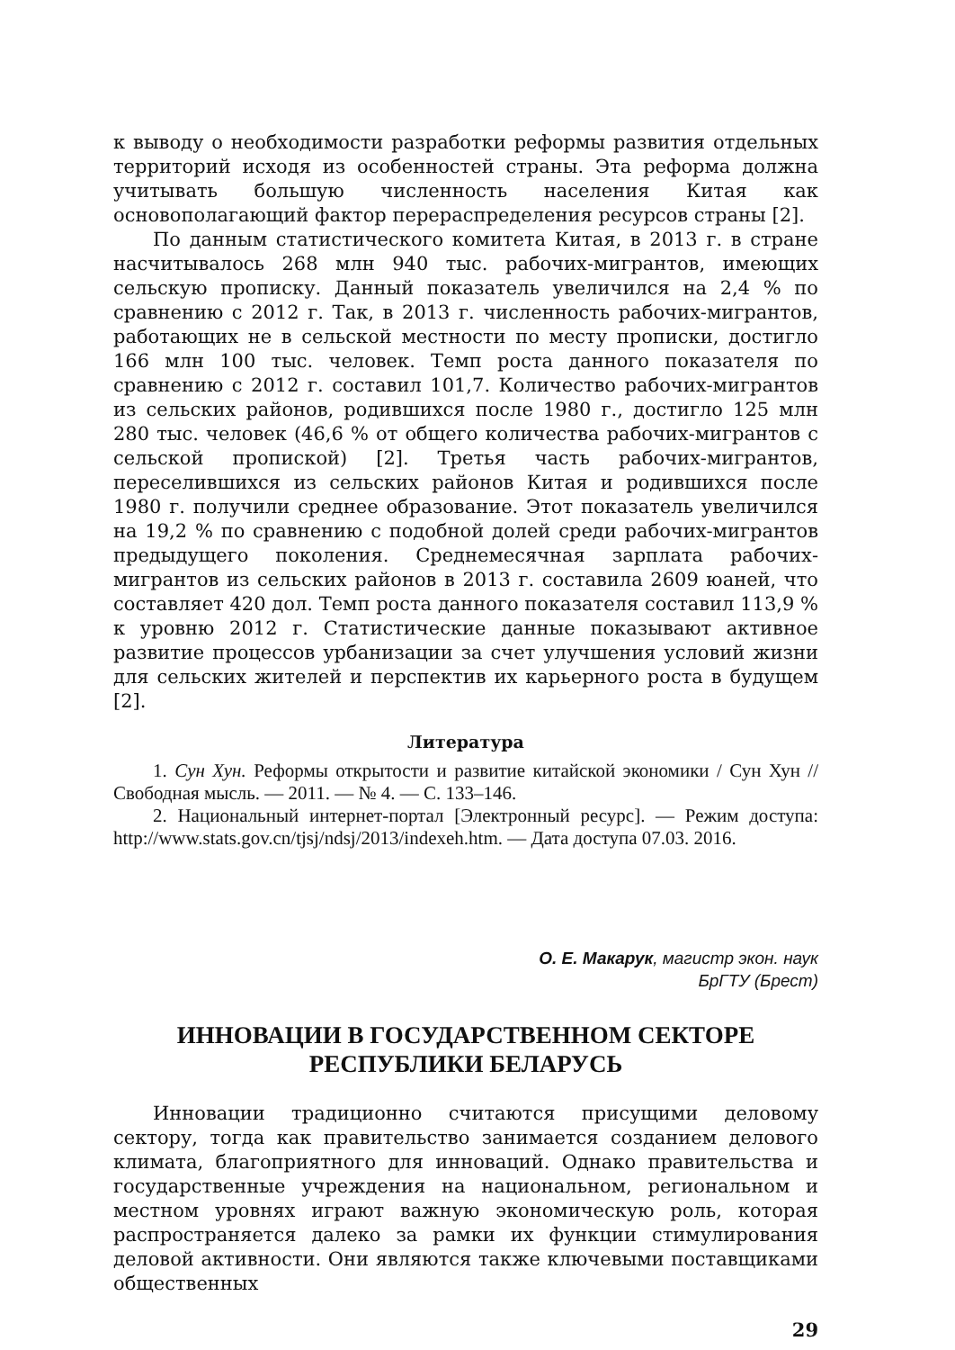к выводу о необходимости разработки реформы развития отдельных территорий исходя из особенностей страны. Эта реформа должна учитывать большую численность населения Китая как основополагающий фактор перераспределения ресурсов страны [2].
По данным статистического комитета Китая, в 2013 г. в стране насчитывалось 268 млн 940 тыс. рабочих-мигрантов, имеющих сельскую прописку. Данный показатель увеличился на 2,4 % по сравнению с 2012 г. Так, в 2013 г. численность рабочих-мигрантов, работающих не в сельской местности по месту прописки, достигло 166 млн 100 тыс. человек. Темп роста данного показателя по сравнению с 2012 г. составил 101,7. Количество рабочих-мигрантов из сельских районов, родившихся после 1980 г., достигло 125 млн 280 тыс. человек (46,6 % от общего количества рабочих-мигрантов с сельской пропиской) [2]. Третья часть рабочих-мигрантов, переселившихся из сельских районов Китая и родившихся после 1980 г. получили среднее образование. Этот показатель увеличился на 19,2 % по сравнению с подобной долей среди рабочих-мигрантов предыдущего поколения. Среднемесячная зарплата рабочих-мигрантов из сельских районов в 2013 г. составила 2609 юаней, что составляет 420 дол. Темп роста данного показателя составил 113,9 % к уровню 2012 г. Статистические данные показывают активное развитие процессов урбанизации за счет улучшения условий жизни для сельских жителей и перспектив их карьерного роста в будущем [2].
Литература
1. Сун Хун. Реформы открытости и развитие китайской экономики / Сун Хун // Свободная мысль. — 2011. — № 4. — С. 133–146.
2. Национальный интернет-портал [Электронный ресурс]. — Режим доступа: http://www.stats.gov.cn/tjsj/ndsj/2013/indexeh.htm. — Дата доступа 07.03. 2016.
О. Е. Макарук, магистр экон. наук
БрГТУ (Брест)
ИННОВАЦИИ В ГОСУДАРСТВЕННОМ СЕКТОРЕ
РЕСПУБЛИКИ БЕЛАРУСЬ
Инновации традиционно считаются присущими деловому сектору, тогда как правительство занимается созданием делового климата, благоприятного для инноваций. Однако правительства и государственные учреждения на национальном, региональном и местном уровнях играют важную экономическую роль, которая распространяется далеко за рамки их функции стимулирования деловой активности. Они являются также ключевыми поставщиками общественных
29